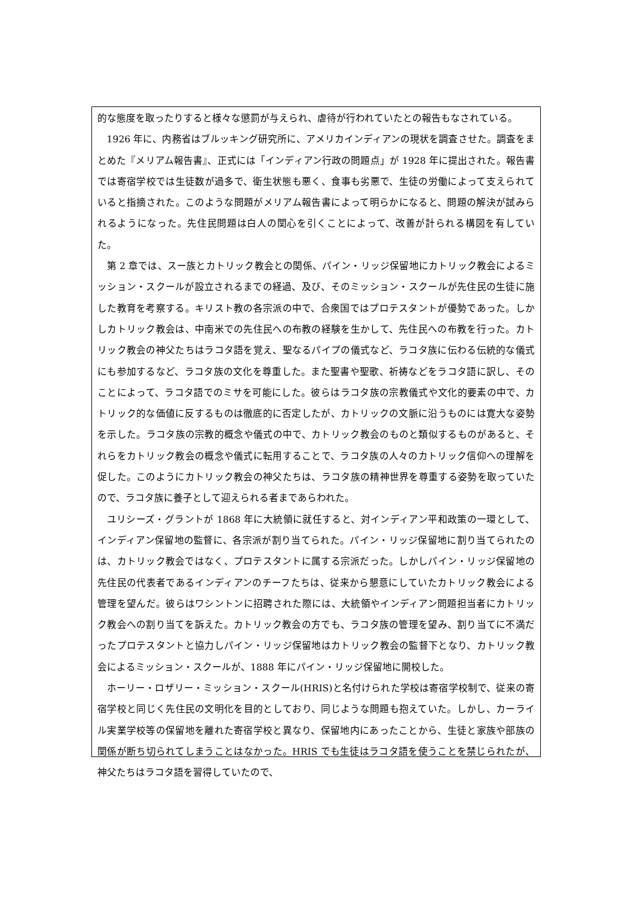的な態度を取ったりすると様々な懲罰が与えられ、虐待が行われていたとの報告もなされている。
1926 年に、内務省はブルッキング研究所に、アメリカインディアンの現状を調査させた。調査をまとめた『メリアム報告書』、正式には「インディアン行政の問題点」が 1928 年に提出された。報告書では寄宿学校では生徒数が過多で、衛生状態も悪く、食事も劣悪で、生徒の労働によって支えられていると指摘された。このような問題がメリアム報告書によって明らかになると、問題の解決が試みられるようになった。先住民問題は白人の関心を引くことによって、改善が計られる構図を有していた。
第 2 章では、スー族とカトリック教会との関係、パイン・リッジ保留地にカトリック教会によるミッション・スクールが設立されるまでの経過、及び、そのミッション・スクールが先住民の生徒に施した教育を考察する。キリスト教の各宗派の中で、合衆国ではプロテスタントが優勢であった。しかしカトリック教会は、中南米での先住民への布教の経験を生かして、先住民への布教を行った。カトリック教会の神父たちはラコタ語を覚え、聖なるパイプの儀式など、ラコタ族に伝わる伝統的な儀式にも参加するなど、ラコタ族の文化を尊重した。また聖書や聖歌、祈祷などをラコタ語に訳し、そのことによって、ラコタ語でのミサを可能にした。彼らはラコタ族の宗教儀式や文化的要素の中で、カトリック的な価値に反するものは徹底的に否定したが、カトリックの文脈に沿うものには寛大な姿勢を示した。ラコタ族の宗教的概念や儀式の中で、カトリック教会のものと類似するものがあると、それらをカトリック教会の概念や儀式に転用することで、ラコタ族の人々のカトリック信仰への理解を促した。このようにカトリック教会の神父たちは、ラコタ族の精神世界を尊重する姿勢を取っていたので、ラコタ族に養子として迎えられる者まであらわれた。
ユリシーズ・グラントが 1868 年に大統領に就任すると、対インディアン平和政策の一環として、インディアン保留地の監督に、各宗派が割り当てられた。パイン・リッジ保留地に割り当てられたのは、カトリック教会ではなく、プロテスタントに属する宗派だった。しかしパイン・リッジ保留地の先住民の代表者であるインディアンのチーフたちは、従来から懇意にしていたカトリック教会による管理を望んだ。彼らはワシントンに招聘された際には、大統領やインディアン問題担当者にカトリック教会への割り当てを訴えた。カトリック教会の方でも、ラコタ族の管理を望み、割り当てに不満だったプロテスタントと協力しパイン・リッジ保留地はカトリック教会の監督下となり、カトリック教会によるミッション・スクールが、1888 年にパイン・リッジ保留地に開校した。
ホーリー・ロザリー・ミッション・スクール(HRIS)と名付けられた学校は寄宿学校制で、従来の寄宿学校と同じく先住民の文明化を目的としており、同じような問題も抱えていた。しかし、カーライル実業学校等の保留地を離れた寄宿学校と異なり、保留地内にあったことから、生徒と家族や部族の関係が断ち切られてしまうことはなかった。HRIS でも生徒はラコタ語を使うことを禁じられたが、神父たちはラコタ語を習得していたので、